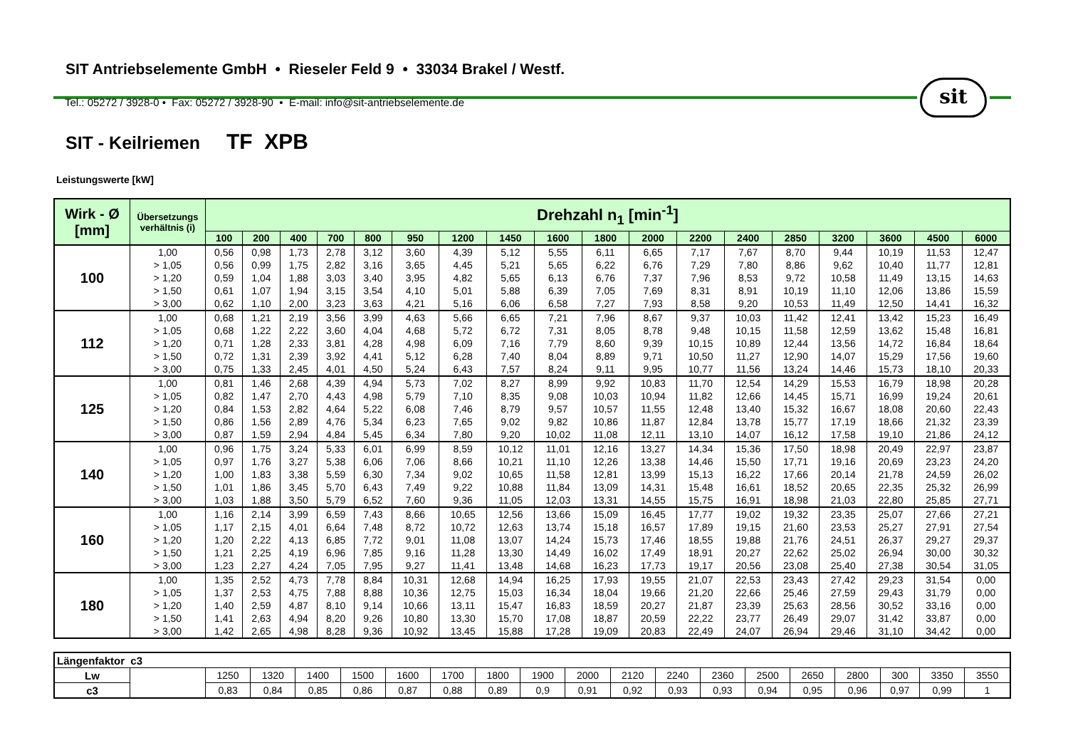SIT Antriebselemente GmbH • Rieseler Feld 9 • 33034 Brakel / Westf.
sit
Tel.: 05272 / 3928-0 • Fax: 05272 / 3928-90 • E-mail: info@sit-antriebselemente.de
SIT - Keilriemen TF XPB
Leistungswerte [kW]
| Wirk - Ø [mm] | Übersetzungs verhältnis (i) | Drehzahl n<sub>1</sub> [min<sup>-1</sup>] | | | | | | | | | | | | | | | | | |
| --- | --- | --- | --- | --- | --- | --- | --- | --- | --- | --- | --- | --- | --- | --- | --- | --- | --- | --- | --- |
| | | 100 | 200 | 400 | 700 | 800 | 950 | 1200 | 1450 | 1600 | 1800 | 2000 | 2200 | 2400 | 2850 | 3200 | 3600 | 4500 | 6000 |
| 100 | 1,00 | 0,56 | 0,98 | 1,73 | 2,78 | 3,12 | 3,60 | 4,39 | 5,12 | 5,55 | 6,11 | 6,65 | 7,17 | 7,67 | 8,70 | 9,44 | 10,19 | 11,53 | 12,47 |
| | > 1,05 | 0,56 | 0,99 | 1,75 | 2,82 | 3,16 | 3,65 | 4,45 | 5,21 | 5,65 | 6,22 | 6,76 | 7,29 | 7,80 | 8,86 | 9,62 | 10,40 | 11,77 | 12,81 |
| | > 1,20 | 0,59 | 1,04 | 1,88 | 3,03 | 3,40 | 3,95 | 4,82 | 5,65 | 6,13 | 6,76 | 7,37 | 7,96 | 8,53 | 9,72 | 10,58 | 11,49 | 13,15 | 14,63 |
| | > 1,50 | 0,61 | 1,07 | 1,94 | 3,15 | 3,54 | 4,10 | 5,01 | 5,88 | 6,39 | 7,05 | 7,69 | 8,31 | 8,91 | 10,19 | 11,10 | 12,06 | 13,86 | 15,59 |
| | > 3,00 | 0,62 | 1,10 | 2,00 | 3,23 | 3,63 | 4,21 | 5,16 | 6,06 | 6,58 | 7,27 | 7,93 | 8,58 | 9,20 | 10,53 | 11,49 | 12,50 | 14,41 | 16,32 |
| 112 | 1,00 | 0,68 | 1,21 | 2,19 | 3,56 | 3,99 | 4,63 | 5,66 | 6,65 | 7,21 | 7,96 | 8,67 | 9,37 | 10,03 | 11,42 | 12,41 | 13,42 | 15,23 | 16,49 |
| | > 1,05 | 0,68 | 1,22 | 2,22 | 3,60 | 4,04 | 4,68 | 5,72 | 6,72 | 7,31 | 8,05 | 8,78 | 9,48 | 10,15 | 11,58 | 12,59 | 13,62 | 15,48 | 16,81 |
| | > 1,20 | 0,71 | 1,28 | 2,33 | 3,81 | 4,28 | 4,98 | 6,09 | 7,16 | 7,79 | 8,60 | 9,39 | 10,15 | 10,89 | 12,44 | 13,56 | 14,72 | 16,84 | 18,64 |
| | > 1,50 | 0,72 | 1,31 | 2,39 | 3,92 | 4,41 | 5,12 | 6,28 | 7,40 | 8,04 | 8,89 | 9,71 | 10,50 | 11,27 | 12,90 | 14,07 | 15,29 | 17,56 | 19,60 |
| | > 3,00 | 0,75 | 1,33 | 2,45 | 4,01 | 4,50 | 5,24 | 6,43 | 7,57 | 8,24 | 9,11 | 9,95 | 10,77 | 11,56 | 13,24 | 14,46 | 15,73 | 18,10 | 20,33 |
| 125 | 1,00 | 0,81 | 1,46 | 2,68 | 4,39 | 4,94 | 5,73 | 7,02 | 8,27 | 8,99 | 9,92 | 10,83 | 11,70 | 12,54 | 14,29 | 15,53 | 16,79 | 18,98 | 20,28 |
| | > 1,05 | 0,82 | 1,47 | 2,70 | 4,43 | 4,98 | 5,79 | 7,10 | 8,35 | 9,08 | 10,03 | 10,94 | 11,82 | 12,66 | 14,45 | 15,71 | 16,99 | 19,24 | 20,61 |
| | > 1,20 | 0,84 | 1,53 | 2,82 | 4,64 | 5,22 | 6,08 | 7,46 | 8,79 | 9,57 | 10,57 | 11,55 | 12,48 | 13,40 | 15,32 | 16,67 | 18,08 | 20,60 | 22,43 |
| | > 1,50 | 0,86 | 1,56 | 2,89 | 4,76 | 5,34 | 6,23 | 7,65 | 9,02 | 9,82 | 10,86 | 11,87 | 12,84 | 13,78 | 15,77 | 17,19 | 18,66 | 21,32 | 23,39 |
| | > 3,00 | 0,87 | 1,59 | 2,94 | 4,84 | 5,45 | 6,34 | 7,80 | 9,20 | 10,02 | 11,08 | 12,11 | 13,10 | 14,07 | 16,12 | 17,58 | 19,10 | 21,86 | 24,12 |
| 140 | 1,00 | 0,96 | 1,75 | 3,24 | 5,33 | 6,01 | 6,99 | 8,59 | 10,12 | 11,01 | 12,16 | 13,27 | 14,34 | 15,36 | 17,50 | 18,98 | 20,49 | 22,97 | 23,87 |
| | > 1,05 | 0,97 | 1,76 | 3,27 | 5,38 | 6,06 | 7,06 | 8,66 | 10,21 | 11,10 | 12,26 | 13,38 | 14,46 | 15,50 | 17,71 | 19,16 | 20,69 | 23,23 | 24,20 |
| | > 1,20 | 1,00 | 1,83 | 3,38 | 5,59 | 6,30 | 7,34 | 9,02 | 10,65 | 11,58 | 12,81 | 13,99 | 15,13 | 16,22 | 17,66 | 20,14 | 21,78 | 24,59 | 26,02 |
| | > 1,50 | 1,01 | 1,86 | 3,45 | 5,70 | 6,43 | 7,49 | 9,22 | 10,88 | 11,84 | 13,09 | 14,31 | 15,48 | 16,61 | 18,52 | 20,65 | 22,35 | 25,32 | 26,99 |
| | > 3,00 | 1,03 | 1,88 | 3,50 | 5,79 | 6,52 | 7,60 | 9,36 | 11,05 | 12,03 | 13,31 | 14,55 | 15,75 | 16,91 | 18,98 | 21,03 | 22,80 | 25,85 | 27,71 |
| 160 | 1,00 | 1,16 | 2,14 | 3,99 | 6,59 | 7,43 | 8,66 | 10,65 | 12,56 | 13,66 | 15,09 | 16,45 | 17,77 | 19,02 | 19,32 | 23,35 | 25,07 | 27,66 | 27,21 |
| | > 1,05 | 1,17 | 2,15 | 4,01 | 6,64 | 7,48 | 8,72 | 10,72 | 12,63 | 13,74 | 15,18 | 16,57 | 17,89 | 19,15 | 21,60 | 23,53 | 25,27 | 27,91 | 27,54 |
| | > 1,20 | 1,20 | 2,22 | 4,13 | 6,85 | 7,72 | 9,01 | 11,08 | 13,07 | 14,24 | 15,73 | 17,46 | 18,55 | 19,88 | 21,76 | 24,51 | 26,37 | 29,27 | 29,37 |
| | > 1,50 | 1,21 | 2,25 | 4,19 | 6,96 | 7,85 | 9,16 | 11,28 | 13,30 | 14,49 | 16,02 | 17,49 | 18,91 | 20,27 | 22,62 | 25,02 | 26,94 | 30,00 | 30,32 |
| | > 3,00 | 1,23 | 2,27 | 4,24 | 7,05 | 7,95 | 9,27 | 11,41 | 13,48 | 14,68 | 16,23 | 17,73 | 19,17 | 20,56 | 23,08 | 25,40 | 27,38 | 30,54 | 31,05 |
| 180 | 1,00 | 1,35 | 2,52 | 4,73 | 7,78 | 8,84 | 10,31 | 12,68 | 14,94 | 16,25 | 17,93 | 19,55 | 21,07 | 22,53 | 23,43 | 27,42 | 29,23 | 31,54 | 0,00 |
| | > 1,05 | 1,37 | 2,53 | 4,75 | 7,88 | 8,88 | 10,36 | 12,75 | 15,03 | 16,34 | 18,04 | 19,66 | 21,20 | 22,66 | 25,46 | 27,59 | 29,43 | 31,79 | 0,00 |
| | > 1,20 | 1,40 | 2,59 | 4,87 | 8,10 | 9,14 | 10,66 | 13,11 | 15,47 | 16,83 | 18,59 | 20,27 | 21,87 | 23,39 | 25,63 | 28,56 | 30,52 | 33,16 | 0,00 |
| | > 1,50 | 1,41 | 2,63 | 4,94 | 8,20 | 9,26 | 10,80 | 13,30 | 15,70 | 17,08 | 18,87 | 20,59 | 22,22 | 23,77 | 26,49 | 29,07 | 31,42 | 33,87 | 0,00 |
| | > 3,00 | 1,42 | 2,65 | 4,98 | 8,28 | 9,36 | 10,92 | 13,45 | 15,88 | 17,28 | 19,09 | 20,83 | 22,49 | 24,07 | 26,94 | 29,46 | 31,10 | 34,42 | 0,00 |
| Längenfaktor c3 | | | | | | | | | | | | | | | | | | | |
| Lw | | 1250 | 1320 | 1400 | 1500 | 1600 | 1700 | 1800 | 1900 | 2000 | 2120 | 2240 | 2360 | 2500 | 2650 | 2800 | 300 | 3350 | 3550 |
| c3 | | 0,83 | 0,84 | 0,85 | 0,86 | 0,87 | 0,88 | 0,89 | 0,9 | 0,91 | 0,92 | 0,93 | 0,93 | 0,94 | 0,95 | 0,96 | 0,97 | 0,99 | 1 |